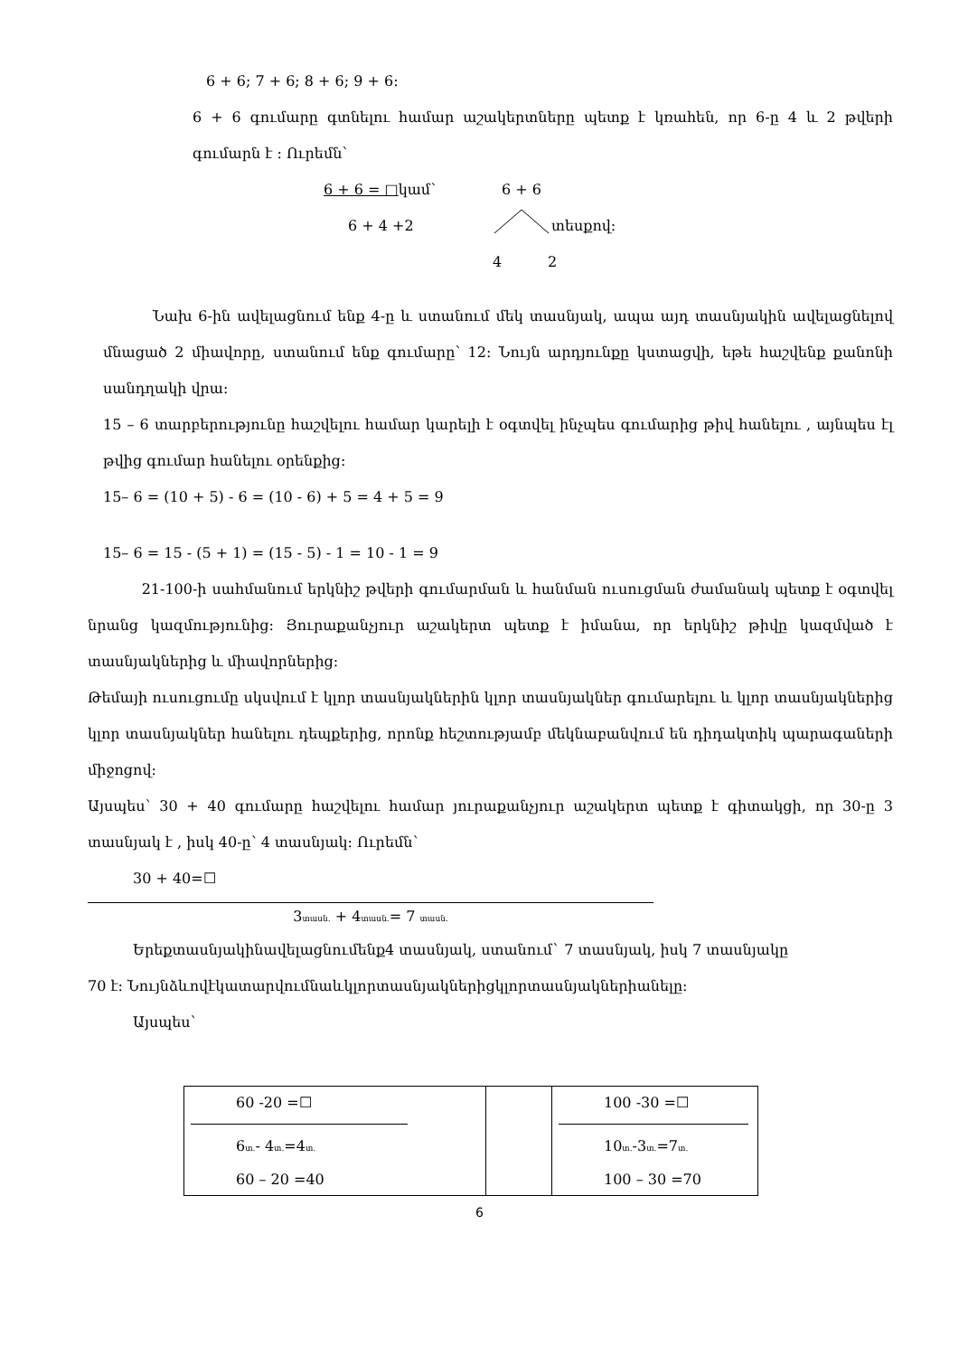6 + 6; 7 + 6; 8 + 6; 9 + 6:
6 + 6 գումարը գտնելու համար աշակերտները պետք է կռահեն, որ 6-ը 4 և 2 թվերի գումարն է : Ուրեմն՝
6 + 6 = □կամ՝ 6 + 6
6 + 4 +2 տեսքով:
4 2
Նախ 6-ին ավելացնում ենք 4-ը և ստանում մեկ տասնյակ, ապա այդ տասնյակին ավելացնելով մնացած 2 միավորը, ստանում ենք գումարը՝ 12: Նույն արդյունքը կստացվի, եթե հաշվենք քանոնի սանդղակի վրա:
15 – 6 տարբերությունը հաշվելու համար կարելի է օգտվել ինչպես գումարից թիվ հանելու , այնպես էլ թվից գումար հանելու օրենքից:
15– 6 = (10 + 5) - 6 = (10 - 6) + 5 = 4 + 5 = 9
15– 6 = 15 - (5 + 1) = (15 - 5) - 1 = 10 - 1 = 9
21-100-ի սահմանում երկնիշ թվերի գումարման և հանման ուսուցման ժամանակ պետք է օգտվել նրանց կազմությունից: Յուրաքանչյուր աշակերտ պետք է իմանա, որ երկնիշ թիվը կազմված է տասնյակներից և միավորներից:
Թեմայի ուսուցումը սկսվում է կլոր տասնյակներին կլոր տասնյակներ գումարելու և կլոր տասնյակներից կլոր տասնյակներ հանելու դեպքերից, որոնք հեշտությամբ մեկնաբանվում են դիդակտիկ պարագաների միջոցով:
Այսպես՝ 30 + 40 գումարը հաշվելու համար յուրաքանչյուր աշակերտ պետք է գիտակցի, որ 30-ը 3 տասնյակ է , իսկ 40-ը՝ 4 տասնյակ: Ուրեմն՝
30 + 40=☐
3տասն. + 4տասն.= 7 տասն.
Երեքտասնյակինավելացնումենք4 տասնյակ, ստանում` 7 տասնյակ, իսկ 7 տասնյակը
70 է: Նույնձևովէկատարվումնաևկլորտասնյակներիցկլորտասնյակներիանելը:
Այսպես`
| 60 -20 =☐ 6 տ. - 4 տ. =4 տ. 60 – 20 =40 | | 100 -30 =☐ 10 տ. -3 տ. =7 տ. 100 – 30 =70 |
6